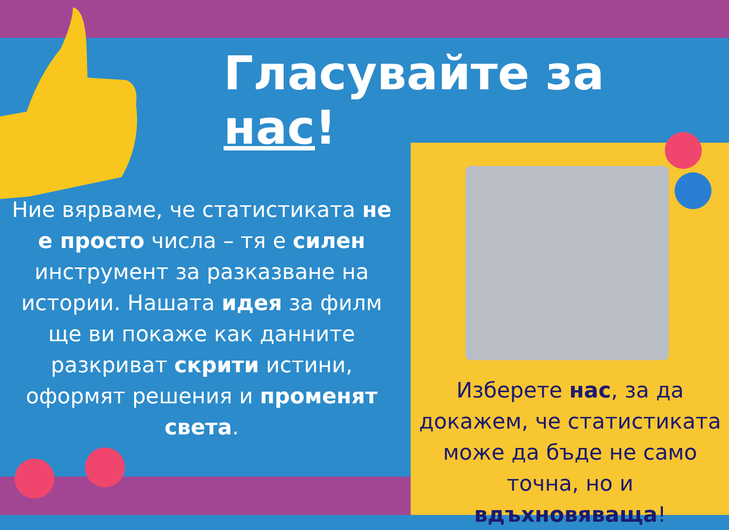Гласувайте за нас!
Ние вярваме, че статистиката не е просто числа – тя е силен инструмент за разказване на истории. Нашата идея за филм ще ви покаже как данните разкриват скрити истини, оформят решения и променят света.
Изберете нас, за да докажем, че статистиката може да бъде не само точна, но и вдъхновяваща!